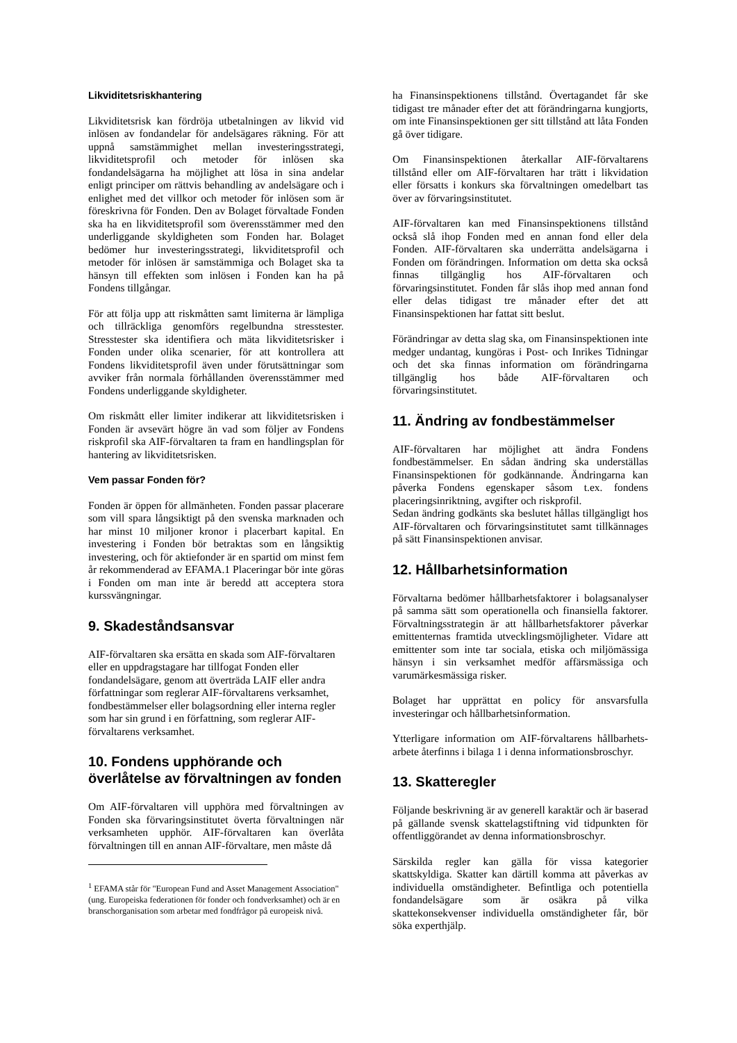Likviditetsriskhantering
Likviditetsrisk kan fördröja utbetalningen av likvid vid inlösen av fondandelar för andelsägares räkning. För att uppnå samstämmighet mellan investeringsstrategi, likviditetsprofil och metoder för inlösen ska fondandelsägarna ha möjlighet att lösa in sina andelar enligt principer om rättvis behandling av andelsägare och i enlighet med det villkor och metoder för inlösen som är föreskrivna för Fonden. Den av Bolaget förvaltade Fonden ska ha en likviditetsprofil som överensstämmer med den underliggande skyldigheten som Fonden har. Bolaget bedömer hur investeringsstrategi, likviditetsprofil och metoder för inlösen är samstämmiga och Bolaget ska ta hänsyn till effekten som inlösen i Fonden kan ha på Fondens tillgångar.
För att följa upp att riskmåtten samt limiterna är lämpliga och tillräckliga genomförs regelbundna stresstester. Stresstester ska identifiera och mäta likviditetsrisker i Fonden under olika scenarier, för att kontrollera att Fondens likviditetsprofil även under förutsättningar som avviker från normala förhållanden överensstämmer med Fondens underliggande skyldigheter.
Om riskmått eller limiter indikerar att likviditetsrisken i Fonden är avsevärt högre än vad som följer av Fondens riskprofil ska AIF-förvaltaren ta fram en handlingsplan för hantering av likviditetsrisken.
Vem passar Fonden för?
Fonden är öppen för allmänheten. Fonden passar placerare som vill spara långsiktigt på den svenska marknaden och har minst 10 miljoner kronor i placerbart kapital. En investering i Fonden bör betraktas som en långsiktig investering, och för aktiefonder är en spartid om minst fem år rekommenderad av EFAMA.1 Placeringar bör inte göras i Fonden om man inte är beredd att acceptera stora kurssvängningar.
9. Skadeståndsansvar
AIF-förvaltaren ska ersätta en skada som AIF-förvaltaren eller en uppdragstagare har tillfogat Fonden eller fondandelsägare, genom att överträda LAIF eller andra författningar som reglerar AIF-förvaltarens verksamhet, fondbestämmelser eller bolagsordning eller interna regler som har sin grund i en författning, som reglerar AIF-förvaltarens verksamhet.
10. Fondens upphörande och överlåtelse av förvaltningen av fonden
Om AIF-förvaltaren vill upphöra med förvaltningen av Fonden ska förvaringsinstitutet överta förvaltningen när verksamheten upphör. AIF-förvaltaren kan överlåta förvaltningen till en annan AIF-förvaltare, men måste då
<sup>1</sup> EFAMA står för "European Fund and Asset Management Association" (ung. Europeiska federationen för fonder och fondverksamhet) och är en branschorganisation som arbetar med fondfrågor på europeisk nivå.
ha Finansinspektionens tillstånd. Övertagandet får ske tidigast tre månader efter det att förändringarna kungjorts, om inte Finansinspektionen ger sitt tillstånd att låta Fonden gå över tidigare.
Om Finansinspektionen återkallar AIF-förvaltarens tillstånd eller om AIF-förvaltaren har trätt i likvidation eller försatts i konkurs ska förvaltningen omedelbart tas över av förvaringsinstitutet.
AIF-förvaltaren kan med Finansinspektionens tillstånd också slå ihop Fonden med en annan fond eller dela Fonden. AIF-förvaltaren ska underrätta andelsägarna i Fonden om förändringen. Information om detta ska också finnas tillgänglig hos AIF-förvaltaren och förvaringsinstitutet. Fonden får slås ihop med annan fond eller delas tidigast tre månader efter det att Finansinspektionen har fattat sitt beslut.
Förändringar av detta slag ska, om Finansinspektionen inte medger undantag, kungöras i Post- och Inrikes Tidningar och det ska finnas information om förändringarna tillgänglig hos både AIF-förvaltaren och förvaringsinstitutet.
11. Ändring av fondbestämmelser
AIF-förvaltaren har möjlighet att ändra Fondens fondbestämmelser. En sådan ändring ska underställas Finansinspektionen för godkännande. Ändringarna kan påverka Fondens egenskaper såsom t.ex. fondens placeringsinriktning, avgifter och riskprofil.
Sedan ändring godkänts ska beslutet hållas tillgängligt hos AIF-förvaltaren och förvaringsinstitutet samt tillkännages på sätt Finansinspektionen anvisar.
12. Hållbarhetsinformation
Förvaltarna bedömer hållbarhetsfaktorer i bolagsanalyser på samma sätt som operationella och finansiella faktorer. Förvaltningsstrategin är att hållbarhetsfaktorer påverkar emittenternas framtida utvecklingsmöjligheter. Vidare att emittenter som inte tar sociala, etiska och miljömässiga hänsyn i sin verksamhet medför affärsmässiga och varumärkesmässiga risker.
Bolaget har upprättat en policy för ansvarsfulla investeringar och hållbarhetsinformation.
Ytterligare information om AIF-förvaltarens hållbarhets-arbete återfinns i bilaga 1 i denna informationsbroschyr.
13. Skatteregler
Följande beskrivning är av generell karaktär och är baserad på gällande svensk skattelagstiftning vid tidpunkten för offentliggörandet av denna informationsbroschyr.
Särskilda regler kan gälla för vissa kategorier skattskyldiga. Skatter kan därtill komma att påverkas av individuella omständigheter. Befintliga och potentiella fondandelsägare som är osäkra på vilka skattekonsekvenser individuella omständigheter får, bör söka experthjälp.